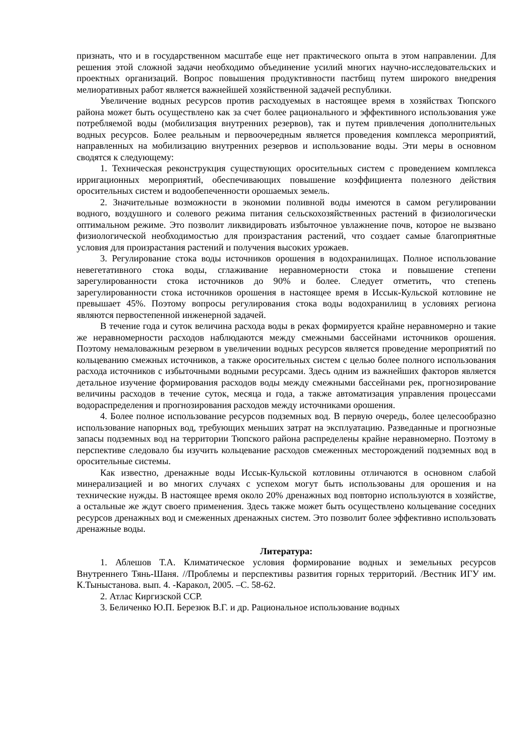признать, что и в государственном масштабе еще нет практического опыта в этом направлении. Для решения этой сложной задачи необходимо объединение усилий многих научно-исследовательских и проектных организаций. Вопрос повышения продуктивности пастбищ путем широкого внедрения мелиоративных работ является важнейшей хозяйственной задачей республики.
Увеличение водных ресурсов против расходуемых в настоящее время в хозяйствах Тюпского района может быть осуществлено как за счет более рационального и эффективного использования уже потребляемой воды (мобилизация внутренних резервов), так и путем привлечения дополнительных водных ресурсов. Более реальным и первоочередным является проведения комплекса мероприятий, направленных на мобилизацию внутренних резервов и использование воды. Эти меры в основном сводятся к следующему:
1. Техническая реконструкция существующих оросительных систем с проведением комплекса ирригационных мероприятий, обеспечивающих повышение коэффициента полезного действия оросительных систем и водообепеченности орошаемых земель.
2. Значительные возможности в экономии поливной воды имеются в самом регулировании водного, воздушного и солевого режима питания сельскохозяйственных растений в физиологически оптимальном режиме. Это позволит ликвидировать избыточное увлажнение почв, которое не вызвано физиологической необходимостью для произрастания растений, что создает самые благоприятные условия для произрастания растений и получения высоких урожаев.
3. Регулирование стока воды источников орошения в водохранилищах. Полное использование невегетативного стока воды, сглаживание неравномерности стока и повышение степени зарегулированности стока источников до 90% и более. Следует отметить, что степень зарегулированности стока источников орошения в настоящее время в Иссык-Кульской котловине не превышает 45%. Поэтому вопросы регулирования стока воды водохранилищ в условиях региона являются первостепенной инженерной задачей.
В течение года и суток величина расхода воды в реках формируется крайне неравномерно и такие же неравномерности расходов наблюдаются между смежными бассейнами источников орошения. Поэтому немаловажным резервом в увеличении водных ресурсов является проведение мероприятий по кольцеванию смежных источников, а также оросительных систем с целью более полного использования расхода источников с избыточными водными ресурсами. Здесь одним из важнейших факторов является детальное изучение формирования расходов воды между смежными бассейнами рек, прогнозирование величины расходов в течение суток, месяца и года, а также автоматизация управления процессами водораспределения и прогнозирования расходов между источниками орошения.
4. Более полное использование ресурсов подземных вод. В первую очередь, более целесообразно использование напорных вод, требующих меньших затрат на эксплуатацию. Разведанные и прогнозные запасы подземных вод на территории Тюпского района распределены крайне неравномерно. Поэтому в перспективе следовало бы изучить кольцевание расходов смеженных месторождений подземных вод в оросительные системы.
Как известно, дренажные воды Иссык-Кульской котловины отличаются в основном слабой минерализацией и во многих случаях с успехом могут быть использованы для орошения и на технические нужды. В настоящее время около 20% дренажных вод повторно используются в хозяйстве, а остальные же ждут своего применения. Здесь также может быть осуществлено кольцевание соседних ресурсов дренажных вод и смеженных дренажных систем. Это позволит более эффективно использовать дренажные воды.
Литература:
1. Аблешов Т.А. Климатическое условия формирование водных и земельных ресурсов Внутреннего Тянь-Шаня. //Проблемы и перспективы развития горных территорий. /Вестник ИГУ им. К.Тыныстанова. вып. 4. -Каракол, 2005. –С. 58-62.
2. Атлас Киргизской ССР.
3. Беличенко Ю.П. Березюк В.Г. и др. Рациональное использование водных